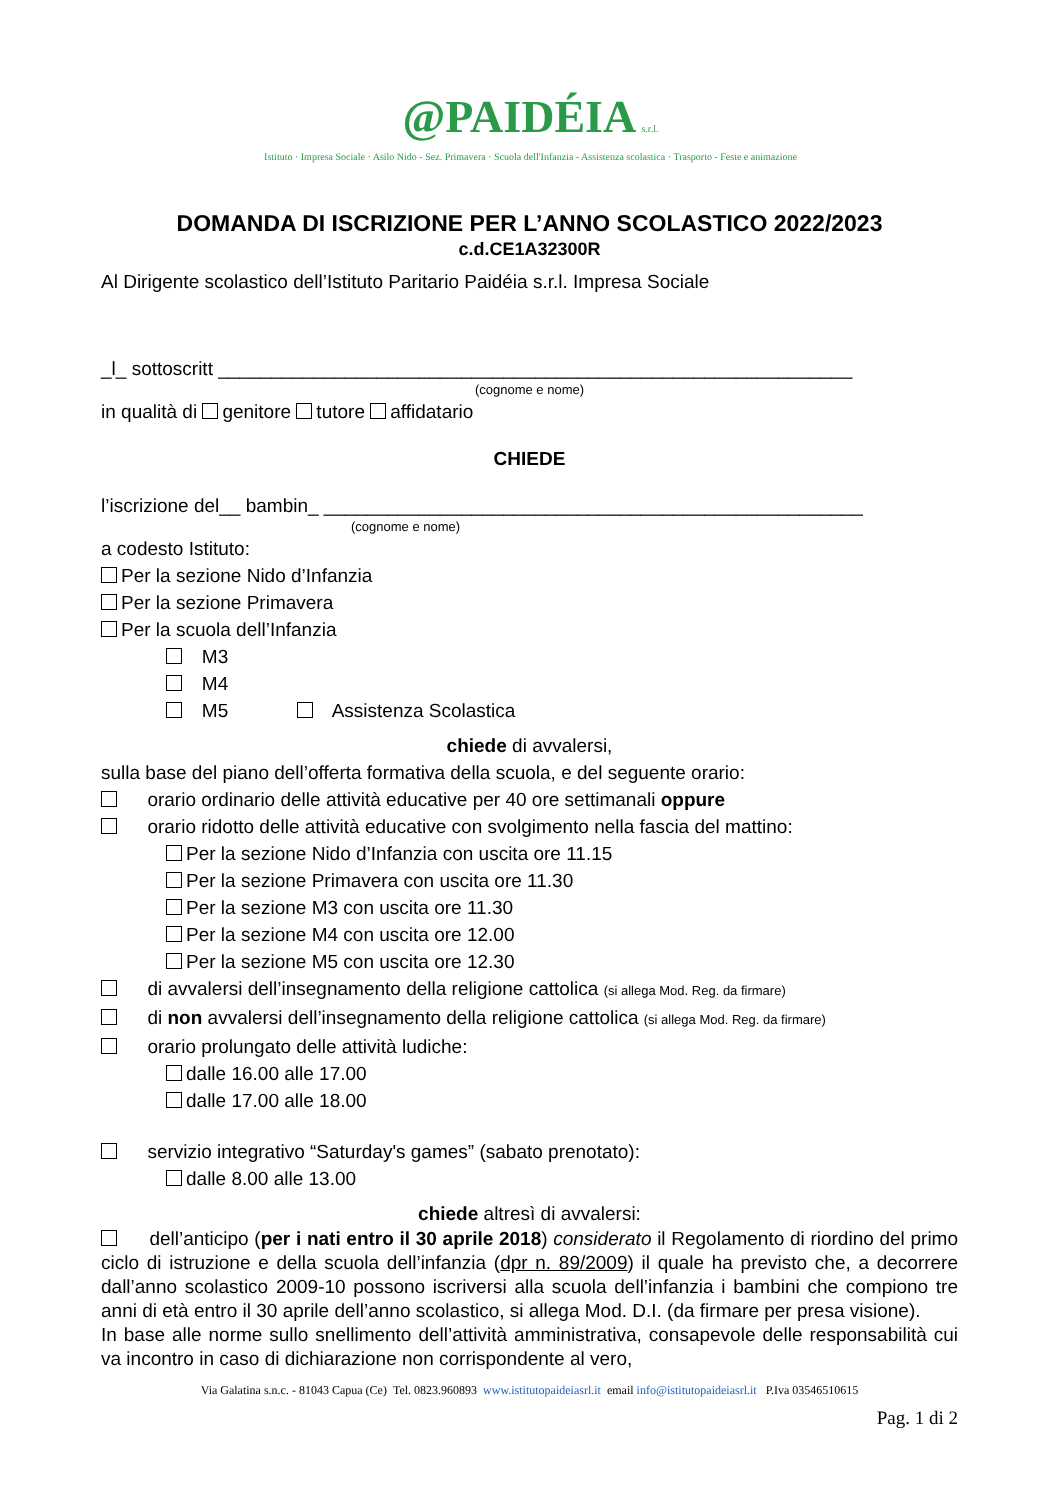@PAIDÉIA s.r.l.
Istituto · Impresa Sociale · Asilo Nido - Sez. Primavera · Scuola dell'Infanzia - Assistenza scolastica · Trasporto - Feste e animazione
DOMANDA DI ISCRIZIONE PER L’ANNO SCOLASTICO 2022/2023
c.d.CE1A32300R
Al Dirigente scolastico dell’Istituto Paritario Paidéia s.r.l. Impresa Sociale
_l_ sottoscritt ____________________________________________________________
(cognome e nome)
in qualità di genitore tutore affidatario
CHIEDE
l’iscrizione del__ bambin_ ___________________________________________________
(cognome e nome)
a codesto Istituto:
Per la sezione Nido d’Infanzia
Per la sezione Primavera
Per la scuola dell’Infanzia
M3
M4
M5 Assistenza Scolastica
chiede di avvalersi,
sulla base del piano dell’offerta formativa della scuola, e del seguente orario:
orario ordinario delle attività educative per 40 ore settimanali oppure
orario ridotto delle attività educative con svolgimento nella fascia del mattino:
Per la sezione Nido d’Infanzia con uscita ore 11.15
Per la sezione Primavera con uscita ore 11.30
Per la sezione M3 con uscita ore 11.30
Per la sezione M4 con uscita ore 12.00
Per la sezione M5 con uscita ore 12.30
di avvalersi dell’insegnamento della religione cattolica (si allega Mod. Reg. da firmare)
di non avvalersi dell’insegnamento della religione cattolica (si allega Mod. Reg. da firmare)
orario prolungato delle attività ludiche:
dalle 16.00 alle 17.00
dalle 17.00 alle 18.00
servizio integrativo “Saturday's games” (sabato prenotato):
dalle 8.00 alle 13.00
chiede altresì di avvalersi:
dell’anticipo (per i nati entro il 30 aprile 2018) considerato il Regolamento di riordino del primo ciclo di istruzione e della scuola dell’infanzia (dpr n. 89/2009) il quale ha previsto che, a decorrere dall’anno scolastico 2009-10 possono iscriversi alla scuola dell’infanzia i bambini che compiono tre anni di età entro il 30 aprile dell’anno scolastico, si allega Mod. D.I. (da firmare per presa visione).
In base alle norme sullo snellimento dell’attività amministrativa, consapevole delle responsabilità cui va incontro in caso di dichiarazione non corrispondente al vero,
Via Galatina s.n.c. - 81043 Capua (Ce) Tel. 0823.960893 www.istitutopaideiasrl.it email info@istitutopaideiasrl.it P.Iva 03546510615
Pag. 1 di 2